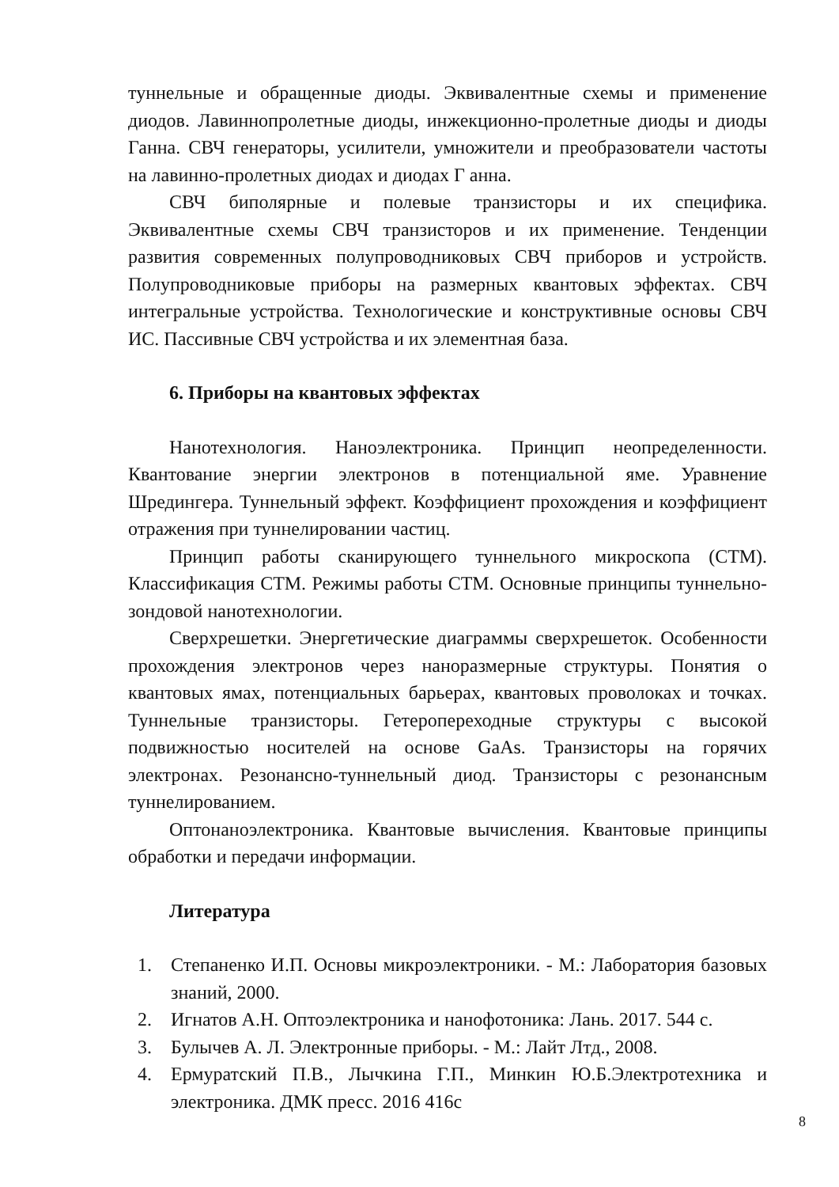туннельные и обращенные диоды. Эквивалентные схемы и применение диодов. Лавиннопролетные диоды, инжекционно-пролетные диоды и диоды Ганна. СВЧ генераторы, усилители, умножители и преобразователи частоты на лавинно-пролетных диодах и диодах Г анна.
СВЧ биполярные и полевые транзисторы и их специфика. Эквивалентные схемы СВЧ транзисторов и их применение. Тенденции развития современных полупроводниковых СВЧ приборов и устройств. Полупроводниковые приборы на размерных квантовых эффектах. СВЧ интегральные устройства. Технологические и конструктивные основы СВЧ ИС. Пассивные СВЧ устройства и их элементная база.
6. Приборы на квантовых эффектах
Нанотехнология. Наноэлектроника. Принцип неопределенности. Квантование энергии электронов в потенциальной яме. Уравнение Шредингера. Туннельный эффект. Коэффициент прохождения и коэффициент отражения при туннелировании частиц.
Принцип работы сканирующего туннельного микроскопа (СТМ). Классификация СТМ. Режимы работы СТМ. Основные принципы туннельно- зондовой нанотехнологии.
Сверхрешетки. Энергетические диаграммы сверхрешеток. Особенности прохождения электронов через наноразмерные структуры. Понятия о квантовых ямах, потенциальных барьерах, квантовых проволоках и точках. Туннельные транзисторы. Гетеропереходные структуры с высокой подвижностью носителей на основе GaAs. Транзисторы на горячих электронах. Резонансно-туннельный диод. Транзисторы с резонансным туннелированием.
Оптонаноэлектроника. Квантовые вычисления. Квантовые принципы обработки и передачи информации.
Литература
1. Степаненко И.П. Основы микроэлектроники. - М.: Лаборатория базовых знаний, 2000.
2. Игнатов А.Н. Оптоэлектроника и нанофотоника: Лань. 2017. 544 с.
3. Булычев А. Л. Электронные приборы. - М.: Лайт Лтд., 2008.
4. Ермуратский П.В., Лычкина Г.П., Минкин Ю.Б.Электротехника и электроника. ДМК пресс. 2016 416с
8